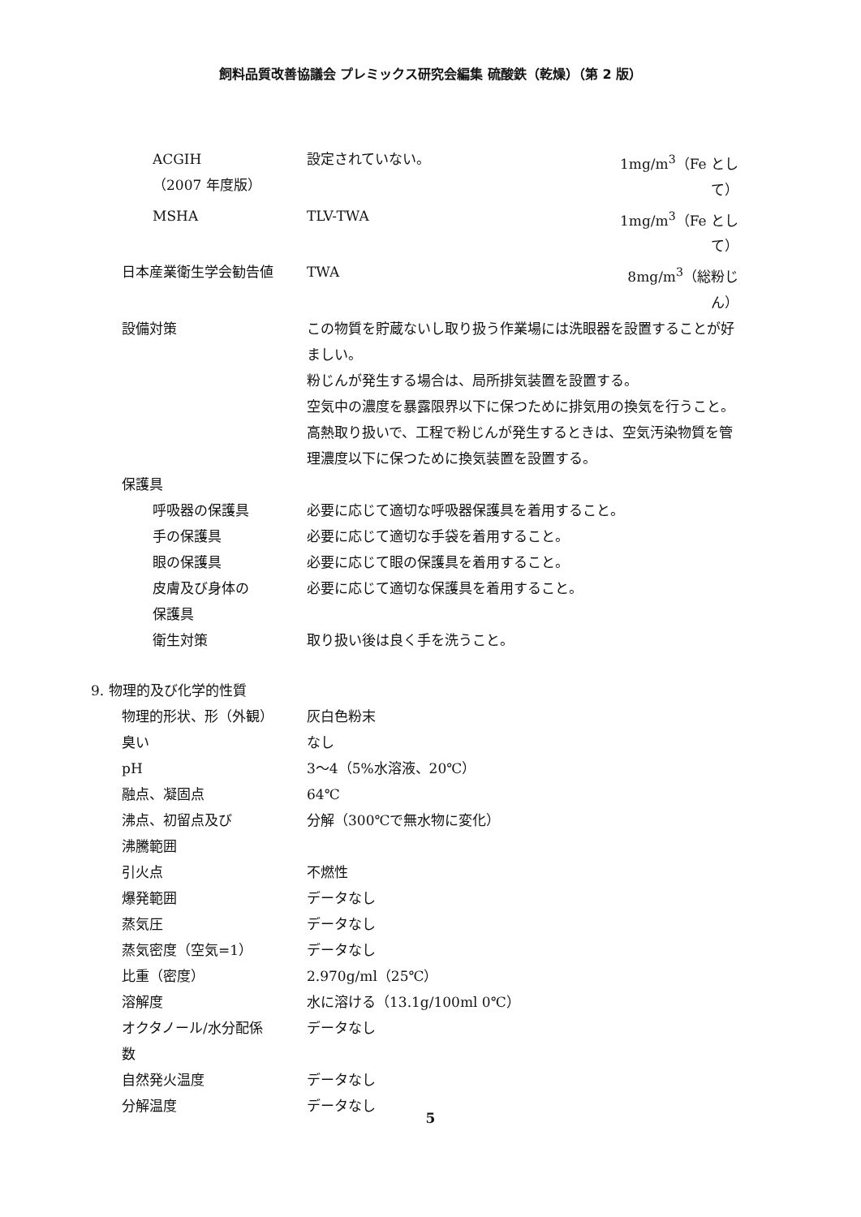飼料品質改善協議会 プレミックス研究会編集 硫酸鉄（乾燥）（第 2 版）
ACGIH
（2007 年度版）
設定されていない。 1mg/m<sup>3</sup>（Fe として）
MSHA TLV-TWA 1mg/m<sup>3</sup>（Fe として）
日本産業衛生学会勧告値 TWA 8mg/m<sup>3</sup>（総粉じん）
設備対策 この物質を貯蔵ないし取り扱う作業場には洗眼器を設置することが好ましい。
粉じんが発生する場合は、局所排気装置を設置する。
空気中の濃度を暴露限界以下に保つために排気用の換気を行うこと。
高熱取り扱いで、工程で粉じんが発生するときは、空気汚染物質を管理濃度以下に保つために換気装置を設置する。
保護具
呼吸器の保護具 必要に応じて適切な呼吸器保護具を着用すること。
手の保護具 必要に応じて適切な手袋を着用すること。
眼の保護具 必要に応じて眼の保護具を着用すること。
皮膚及び身体の
保護具
必要に応じて適切な保護具を着用すること。
衛生対策 取り扱い後は良く手を洗うこと。
9. 物理的及び化学的性質
物理的形状、形（外観） 灰白色粉末
臭い なし
pH 3～4（5%水溶液、20℃）
融点、凝固点 64℃
沸点、初留点及び
沸騰範囲
分解（300℃で無水物に変化）
引火点 不燃性
爆発範囲 データなし
蒸気圧 データなし
蒸気密度（空気=1） データなし
比重（密度） 2.970g/ml（25℃）
溶解度 水に溶ける（13.1g/100ml 0℃）
オクタノール/水分配係
数
データなし
自然発火温度 データなし
分解温度 データなし
5